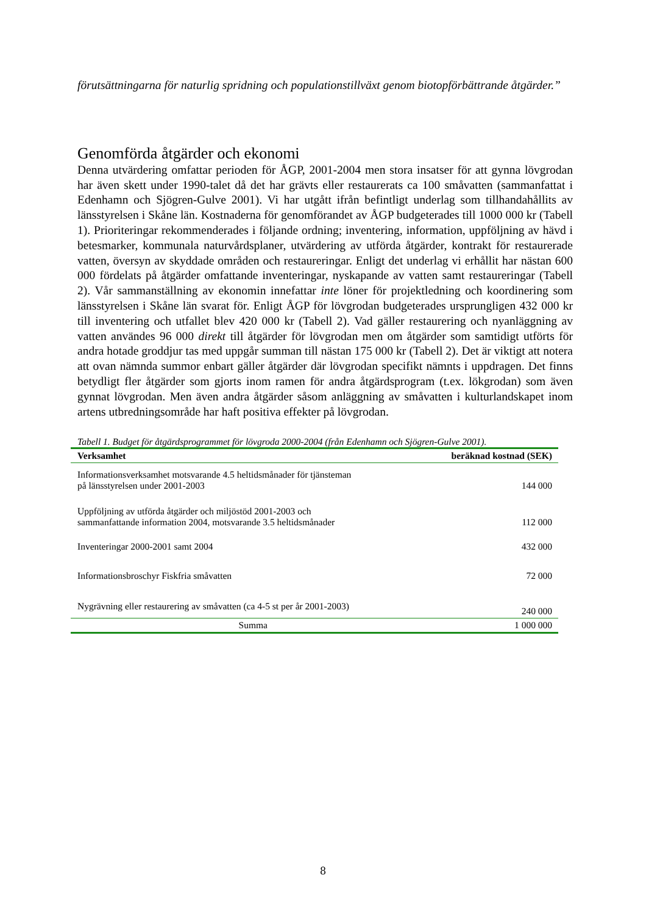förutsättningarna för naturlig spridning och populationstillväxt genom biotopförbättrande åtgärder.”
Genomförda åtgärder och ekonomi
Denna utvärdering omfattar perioden för ÅGP, 2001-2004 men stora insatser för att gynna lövgrodan har även skett under 1990-talet då det har grävts eller restaurerats ca 100 småvatten (sammanfattat i Edenhamn och Sjögren-Gulve 2001). Vi har utgått ifrån befintligt underlag som tillhandahållits av länsstyrelsen i Skåne län. Kostnaderna för genomförandet av ÅGP budgeterades till 1000 000 kr (Tabell 1). Prioriteringar rekommenderades i följande ordning; inventering, information, uppföljning av hävd i betesmarker, kommunala naturvårdsplaner, utvärdering av utförda åtgärder, kontrakt för restaurerade vatten, översyn av skyddade områden och restaureringar. Enligt det underlag vi erhållit har nästan 600 000 fördelats på åtgärder omfattande inventeringar, nyskapande av vatten samt restaureringar (Tabell 2). Vår sammanställning av ekonomin innefattar inte löner för projektledning och koordinering som länsstyrelsen i Skåne län svarat för. Enligt ÅGP för lövgrodan budgeterades ursprungligen 432 000 kr till inventering och utfallet blev 420 000 kr (Tabell 2). Vad gäller restaurering och nyanläggning av vatten användes 96 000 direkt till åtgärder för lövgrodan men om åtgärder som samtidigt utförts för andra hotade groddjur tas med uppgår summan till nästan 175 000 kr (Tabell 2). Det är viktigt att notera att ovan nämnda summor enbart gäller åtgärder där lövgrodan specifikt nämnts i uppdragen. Det finns betydligt fler åtgärder som gjorts inom ramen för andra åtgärdsprogram (t.ex. lökgrodan) som även gynnat lövgrodan. Men även andra åtgärder såsom anläggning av småvatten i kulturlandskapet inom artens utbredningsområde har haft positiva effekter på lövgrodan.
Tabell 1. Budget för åtgärdsprogrammet för lövgroda 2000-2004 (från Edenhamn och Sjögren-Gulve 2001).
| Verksamhet | beräknad kostnad (SEK) |
| --- | --- |
| Informationsverksamhet motsvarande 4.5 heltidsmånader för tjänsteman på länsstyrelsen under 2001-2003 | 144 000 |
| Uppföljning av utförda åtgärder och miljöstöd 2001-2003 och sammanfattande information 2004, motsvarande 3.5 heltidsmånader | 112 000 |
| Inventeringar 2000-2001 samt 2004 | 432 000 |
| Informationsbroschyr Fiskfria småvatten | 72 000 |
| Nygrävning eller restaurering av småvatten (ca 4-5 st per år 2001-2003) | 240 000 |
| Summa | 1 000 000 |
8